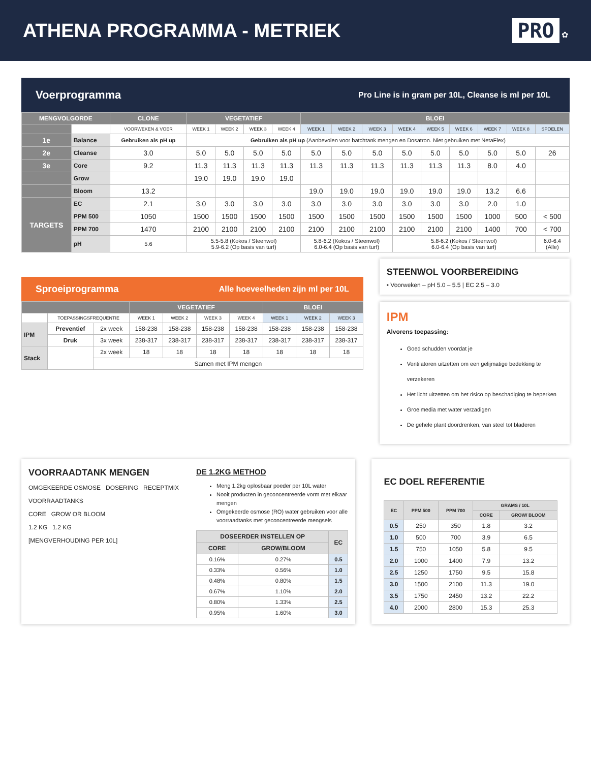ATHENA PROGRAMMA - METRIEK PRO ✿
Voerprogramma Pro Line is in gram per 10L, Cleanse is ml per 10L
| MENGVOLGORDE | | CLONE | VEGETATIEF | | | | BLOEI | | | | | | | | |
| --- | --- | --- | --- | --- | --- | --- | --- | --- | --- | --- | --- | --- | --- | --- | --- |
| | | VOORWEKEN & VOER | WEEK 1 | WEEK 2 | WEEK 3 | WEEK 4 | WEEK 1 | WEEK 2 | WEEK 3 | WEEK 4 | WEEK 5 | WEEK 6 | WEEK 7 | WEEK 8 | SPOELEN |
| 1e | Balance | Gebruiken als pH up | Gebruiken als pH up (Aanbevolen voor batchtank mengen en Dosatron. Niet gebruiken met NetaFlex) | | | | | | | | | | | | |
| 2e | Cleanse | 3.0 | 5.0 | 5.0 | 5.0 | 5.0 | 5.0 | 5.0 | 5.0 | 5.0 | 5.0 | 5.0 | 5.0 | 5.0 | 26 |
| 3e | Core | 9.2 | 11.3 | 11.3 | 11.3 | 11.3 | 11.3 | 11.3 | 11.3 | 11.3 | 11.3 | 11.3 | 8.0 | 4.0 | |
| | Grow | | 19.0 | 19.0 | 19.0 | 19.0 | | | | | | | | | |
| | Bloom | 13.2 | | | | | 19.0 | 19.0 | 19.0 | 19.0 | 19.0 | 19.0 | 13.2 | 6.6 | |
| TARGETS | EC | 2.1 | 3.0 | 3.0 | 3.0 | 3.0 | 3.0 | 3.0 | 3.0 | 3.0 | 3.0 | 3.0 | 2.0 | 1.0 | |
| | PPM 500 | 1050 | 1500 | 1500 | 1500 | 1500 | 1500 | 1500 | 1500 | 1500 | 1500 | 1500 | 1000 | 500 | < 500 |
| | PPM 700 | 1470 | 2100 | 2100 | 2100 | 2100 | 2100 | 2100 | 2100 | 2100 | 2100 | 2100 | 1400 | 700 | < 700 |
| | pH | 5.6 | 5.5-5.8 (Kokos / Steenwol) 5.9-6.2 (Op basis van turf) | | | | 5.8-6.2 (Kokos / Steenwol) 6.0-6.4 (Op basis van turf) | | | 5.8-6.2 (Kokos / Steenwol) 6.0-6.4 (Op basis van turf) | | | | | 6.0-6.4 (Alle) |
Sproeiprogramma Alle hoeveelheden zijn ml per 10L
| | | | VEGETATIEF | | | | BLOEI | | |
| --- | --- | --- | --- | --- | --- | --- | --- | --- | --- |
| | TOEPASSINGSFREQUENTIE | | WEEK 1 | WEEK 2 | WEEK 3 | WEEK 4 | WEEK 1 | WEEK 2 | WEEK 3 |
| IPM | Preventief | 2x week | 158-238 | 158-238 | 158-238 | 158-238 | 158-238 | 158-238 | 158-238 |
| | Druk | 3x week | 238-317 | 238-317 | 238-317 | 238-317 | 238-317 | 238-317 | 238-317 |
| Stack | | 2x week | 18 | 18 | 18 | 18 | 18 | 18 | 18 |
| | | Samen met IPM mengen | | | | | | | |
STEENWOL VOORBEREIDING
• Voorweken – pH 5.0 – 5.5 | EC 2.5 – 3.0
IPM
Alvorens toepassing:
Goed schudden voordat je
Ventilatoren uitzetten om een gelijmatige bedekking te verzekeren
Het licht uitzetten om het risico op beschadiging te beperken
Groeimedia met water verzadigen
De gehele plant doordrenken, van steel tot bladeren
VOORRAADTANK MENGEN
OMGEKEERDE OSMOSE DOSERING RECEPTMIX
VOORRAADTANKS
CORE GROW OR BLOOM
1.2 KG 1.2 KG
[MENGVERHOUDING PER 10L]
DE 1.2KG METHOD
Meng 1.2kg oplosbaar poeder per 10L water
Nooit producten in geconcentreerde vorm met elkaar mengen
Omgekeerde osmose (RO) water gebruiken voor alle voorraadtanks met geconcentreerde mengsels
| DOSEERDER INSTELLEN OP | | EC |
| --- | --- | --- |
| CORE | GROW/BLOOM | |
| 0.16% | 0.27% | 0.5 |
| 0.33% | 0.56% | 1.0 |
| 0.48% | 0.80% | 1.5 |
| 0.67% | 1.10% | 2.0 |
| 0.80% | 1.33% | 2.5 |
| 0.95% | 1.60% | 3.0 |
EC DOEL REFERENTIE
| EC | PPM 500 | PPM 700 | GRAMS / 10L | |
| --- | --- | --- | --- | --- |
| | | | CORE | GROW/ BLOOM |
| 0.5 | 250 | 350 | 1.8 | 3.2 |
| 1.0 | 500 | 700 | 3.9 | 6.5 |
| 1.5 | 750 | 1050 | 5.8 | 9.5 |
| 2.0 | 1000 | 1400 | 7.9 | 13.2 |
| 2.5 | 1250 | 1750 | 9.5 | 15.8 |
| 3.0 | 1500 | 2100 | 11.3 | 19.0 |
| 3.5 | 1750 | 2450 | 13.2 | 22.2 |
| 4.0 | 2000 | 2800 | 15.3 | 25.3 |